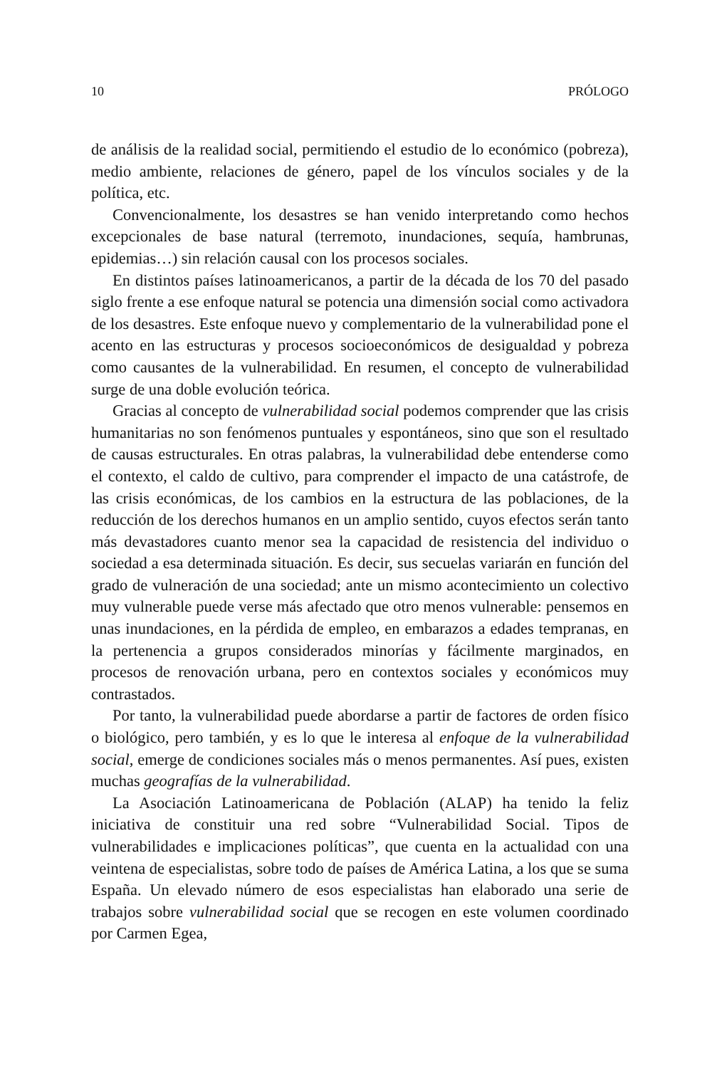10 PRÓLOGO
de análisis de la realidad social, permitiendo el estudio de lo económico (pobreza), medio ambiente, relaciones de género, papel de los vínculos sociales y de la política, etc.
Convencionalmente, los desastres se han venido interpretando como hechos excepcionales de base natural (terremoto, inundaciones, sequía, hambrunas, epidemias…) sin relación causal con los procesos sociales.
En distintos países latinoamericanos, a partir de la década de los 70 del pasado siglo frente a ese enfoque natural se potencia una dimen­sión social como activadora de los desastres. Este enfoque nuevo y complementario de la vulnerabilidad pone el acento en las estructuras y procesos socioeconómicos de desigualdad y pobreza como causantes de la vulnerabilidad. En resumen, el concepto de vulnerabilidad surge de una doble evolución teórica.
Gracias al concepto de vulnerabilidad social podemos comprender que las crisis humanitarias no son fenómenos puntuales y espontáneos, sino que son el resultado de causas estructurales. En otras palabras, la vulnerabilidad debe entenderse como el contexto, el caldo de cultivo, para comprender el impacto de una catástrofe, de las crisis económicas, de los cambios en la estructura de las poblaciones, de la reducción de los derechos humanos en un amplio sentido, cuyos efectos serán tanto más devastadores cuanto menor sea la capacidad de resistencia del individuo o sociedad a esa determinada situación. Es decir, sus secuelas variarán en función del grado de vulneración de una sociedad; ante un mismo acontecimiento un colectivo muy vulnerable puede verse más afectado que otro menos vulnerable: pensemos en unas inundaciones, en la pérdida de empleo, en embarazos a edades tempranas, en la pertenencia a grupos considerados minorías y fácilmente marginados, en procesos de renova­ción urbana, pero en contextos sociales y económicos muy contrastados.
Por tanto, la vulnerabilidad puede abordarse a partir de factores de orden físico o biológico, pero también, y es lo que le interesa al enfoque de la vulnerabilidad social, emerge de condiciones sociales más o menos permanentes. Así pues, existen muchas geografías de la vulnerabilidad.
La Asociación Latinoamericana de Población (ALAP) ha tenido la feliz iniciativa de constituir una red sobre “Vulnerabilidad Social. Tipos de vulnerabilidades e implicaciones políticas”, que cuenta en la actualidad con una veintena de especialistas, sobre todo de países de América Latina, a los que se suma España. Un elevado número de esos especialistas han elaborado una serie de trabajos sobre vulnerabilidad social que se recogen en este volumen coordinado por Carmen Egea,